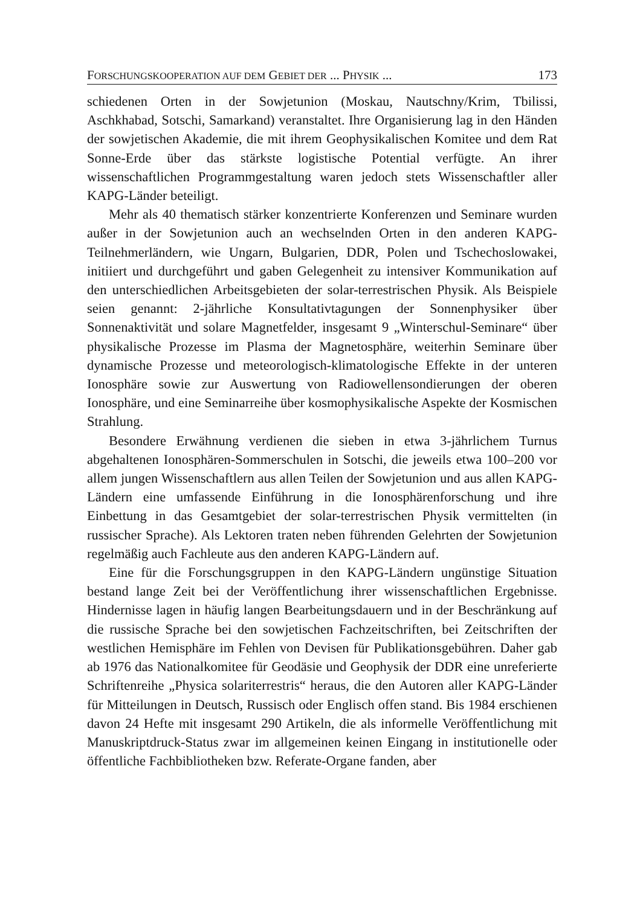FORSCHUNGSKOOPERATION AUF DEM GEBIET DER ... PHYSIK ... 173
schiedenen Orten in der Sowjetunion (Moskau, Nautschny/Krim, Tbilissi, Aschkhabad, Sotschi, Samarkand) veranstaltet. Ihre Organisierung lag in den Händen der sowjetischen Akademie, die mit ihrem Geophysikalischen Komitee und dem Rat Sonne-Erde über das stärkste logistische Potential verfügte. An ihrer wissenschaftlichen Programmgestaltung waren jedoch stets Wissenschaftler aller KAPG-Länder beteiligt.
Mehr als 40 thematisch stärker konzentrierte Konferenzen und Seminare wurden außer in der Sowjetunion auch an wechselnden Orten in den anderen KAPG-Teilnehmerländern, wie Ungarn, Bulgarien, DDR, Polen und Tschechoslowakei, initiiert und durchgeführt und gaben Gelegenheit zu intensiver Kommunikation auf den unterschiedlichen Arbeitsgebieten der solar-terrestrischen Physik. Als Beispiele seien genannt: 2-jährliche Konsultativtagungen der Sonnenphysiker über Sonnenaktivität und solare Magnetfelder, insgesamt 9 „Winterschul-Seminare“ über physikalische Prozesse im Plasma der Magnetosphäre, weiterhin Seminare über dynamische Prozesse und meteorologisch-klimatologische Effekte in der unteren Ionosphäre sowie zur Auswertung von Radiowellensondierungen der oberen Ionosphäre, und eine Seminarreihe über kosmophysikalische Aspekte der Kosmischen Strahlung.
Besondere Erwähnung verdienen die sieben in etwa 3-jährlichem Turnus abgehaltenen Ionosphären-Sommerschulen in Sotschi, die jeweils etwa 100–200 vor allem jungen Wissenschaftlern aus allen Teilen der Sowjetunion und aus allen KAPG-Ländern eine umfassende Einführung in die Ionosphärenforschung und ihre Einbettung in das Gesamtgebiet der solar-terrestrischen Physik vermittelten (in russischer Sprache). Als Lektoren traten neben führenden Gelehrten der Sowjetunion regelmäßig auch Fachleute aus den anderen KAPG-Ländern auf.
Eine für die Forschungsgruppen in den KAPG-Ländern ungünstige Situation bestand lange Zeit bei der Veröffentlichung ihrer wissenschaftlichen Ergebnisse. Hindernisse lagen in häufig langen Bearbeitungsdauern und in der Beschränkung auf die russische Sprache bei den sowjetischen Fachzeitschriften, bei Zeitschriften der westlichen Hemisphäre im Fehlen von Devisen für Publikationsgebühren. Daher gab ab 1976 das Nationalkomitee für Geodäsie und Geophysik der DDR eine unreferierte Schriftenreihe „Physica solariterrestris“ heraus, die den Autoren aller KAPG-Länder für Mitteilungen in Deutsch, Russisch oder Englisch offen stand. Bis 1984 erschienen davon 24 Hefte mit insgesamt 290 Artikeln, die als informelle Veröffentlichung mit Manuskriptdruck-Status zwar im allgemeinen keinen Eingang in institutionelle oder öffentliche Fachbibliotheken bzw. Referate-Organe fanden, aber